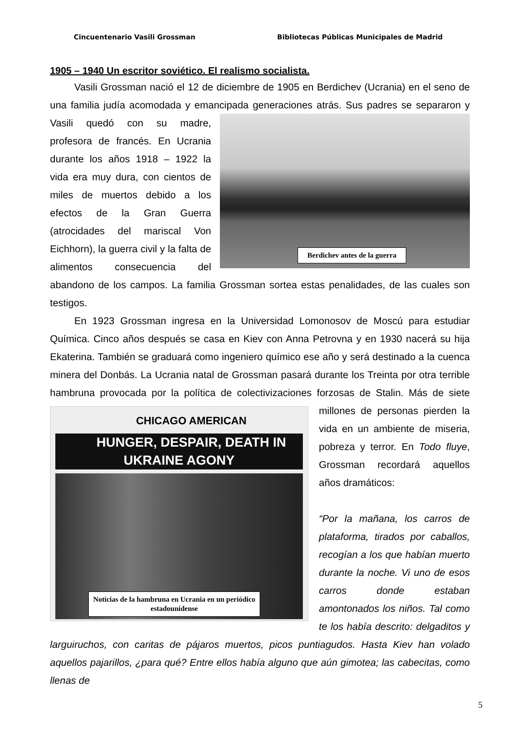Cincuentenario Vasili Grossman Bibliotecas Públicas Municipales de Madrid
1905 – 1940 Un escritor soviético. El realismo socialista.
Vasili Grossman nació el 12 de diciembre de 1905 en Berdichev (Ucrania) en el seno de una familia judía acomodada y emancipada generaciones atrás. Sus padres se Berdichev antes de la guerra separaron y Vasili quedó con su madre, profesora de francés. En Ucrania durante los años 1918 – 1922 la vida era muy dura, con cientos de miles de muertos debido a los efectos de la Gran Guerra (atrocidades del mariscal Von Eichhorn), la guerra civil y la falta de alimentos consecuencia del abandono de los campos. La familia Grossman sortea estas penalidades, de las cuales son testigos.
En 1923 Grossman ingresa en la Universidad Lomonosov de Moscú para estudiar Química. Cinco años después se casa en Kiev con Anna Petrovna y en 1930 nacerá su hija Ekaterina. También se graduará como ingeniero químico ese año y será destinado a la cuenca minera del Donbás. La Ucrania natal de Grossman pasará durante los Treinta por otra terrible hambruna provocada por la política de colectivizaciones forzosas de Stalin. CHICAGO AMERICAN
HUNGER, DESPAIR, DEATH IN UKRAINE AGONY
Noticias de la hambruna en Ucrania en un periódico estadounidense Más de siete millones de personas pierden la vida en un ambiente de miseria, pobreza y terror. En Todo fluye, Grossman recordará aquellos años dramáticos:
“Por la mañana, los carros de plataforma, tirados por caballos, recogían a los que habían muerto durante la noche. Vi uno de esos carros donde estaban amontonados los niños. Tal como te los había descrito: delgaditos y larguiruchos, con caritas de pájaros muertos, picos puntiagudos. Hasta Kiev han volado aquellos pajarillos, ¿para qué? Entre ellos había alguno que aún gimotea; las cabecitas, como llenas de
5